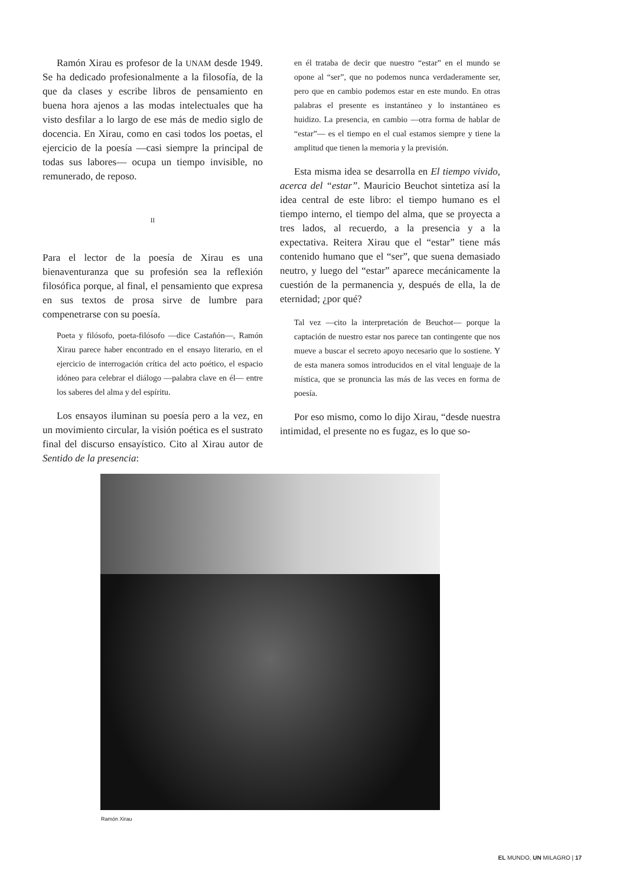Ramón Xirau es profesor de la UNAM desde 1949. Se ha dedicado profesionalmente a la filosofía, de la que da clases y escribe libros de pensamiento en buena hora ajenos a las modas intelectuales que ha visto desfilar a lo largo de ese más de medio siglo de docencia. En Xirau, como en casi todos los poetas, el ejercicio de la poesía —casi siempre la principal de todas sus labores— ocupa un tiempo invisible, no remunerado, de reposo.
II
Para el lector de la poesía de Xirau es una bienaventuranza que su profesión sea la reflexión filosófica porque, al final, el pensamiento que expresa en sus textos de prosa sirve de lumbre para compenetrarse con su poesía.
Poeta y filósofo, poeta-filósofo —dice Castañón—, Ramón Xirau parece haber encontrado en el ensayo literario, en el ejercicio de interrogación crítica del acto poético, el espacio idóneo para celebrar el diálogo —palabra clave en él— entre los saberes del alma y del espíritu.
Los ensayos iluminan su poesía pero a la vez, en un movimiento circular, la visión poética es el sustrato final del discurso ensayístico. Cito al Xirau autor de Sentido de la presencia:
en él trataba de decir que nuestro “estar” en el mundo se opone al “ser”, que no podemos nunca verdaderamente ser, pero que en cambio podemos estar en este mundo. En otras palabras el presente es instantáneo y lo instantáneo es huidizo. La presencia, en cambio —otra forma de hablar de “estar”— es el tiempo en el cual estamos siempre y tiene la amplitud que tienen la memoria y la previsión.
Esta misma idea se desarrolla en El tiempo vivido, acerca del “estar”. Mauricio Beuchot sintetiza así la idea central de este libro: el tiempo humano es el tiempo interno, el tiempo del alma, que se proyecta a tres lados, al recuerdo, a la presencia y a la expectativa. Reitera Xirau que el “estar” tiene más contenido humano que el “ser”, que suena demasiado neutro, y luego del “estar” aparece mecánicamente la cuestión de la permanencia y, después de ella, la de eternidad; ¿por qué?
Tal vez —cito la interpretación de Beuchot— porque la captación de nuestro estar nos parece tan contingente que nos mueve a buscar el secreto apoyo necesario que lo sostiene. Y de esta manera somos introducidos en el vital lenguaje de la mística, que se pronuncia las más de las veces en forma de poesía.
Por eso mismo, como lo dijo Xirau, “desde nuestra intimidad, el presente no es fugaz, es lo que so-
Ramón Xirau
EL MUNDO, UN MILAGRO | 17